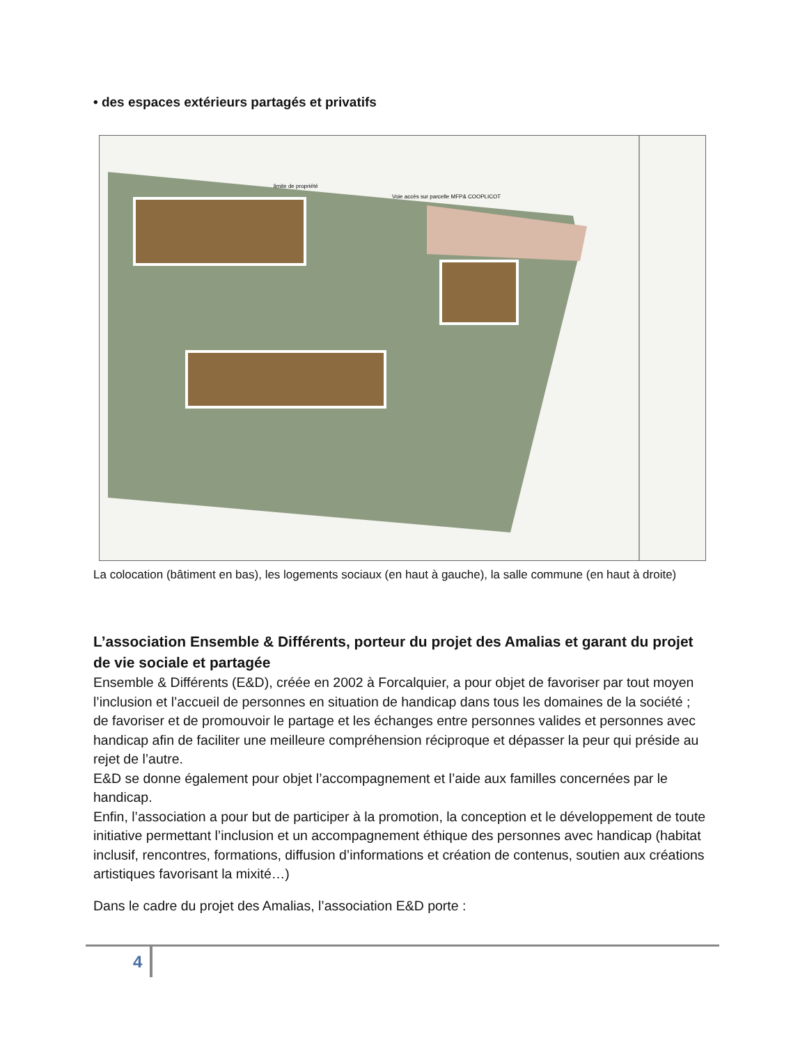• des espaces extérieurs partagés et privatifs
Voie accès sur parcelle MFP& COOPLICOT
limite de propriété
La colocation (bâtiment en bas), les logements sociaux (en haut à gauche), la salle commune (en haut à droite)
L’association Ensemble & Différents, porteur du projet des Amalias et garant du projet de vie sociale et partagée
Ensemble & Différents (E&D), créée en 2002 à Forcalquier, a pour objet de favoriser par tout moyen l’inclusion et l’accueil de personnes en situation de handicap dans tous les domaines de la société ; de favoriser et de promouvoir le partage et les échanges entre personnes valides et personnes avec handicap afin de faciliter une meilleure compréhension réciproque et dépasser la peur qui préside au rejet de l’autre.
E&D se donne également pour objet l’accompagnement et l’aide aux familles concernées par le handicap.
Enfin, l’association a pour but de participer à la promotion, la conception et le développement de toute initiative permettant l’inclusion et un accompagnement éthique des personnes avec handicap (habitat inclusif, rencontres, formations, diffusion d’informations et création de contenus, soutien aux créations artistiques favorisant la mixité…)
Dans le cadre du projet des Amalias, l’association E&D porte :
4